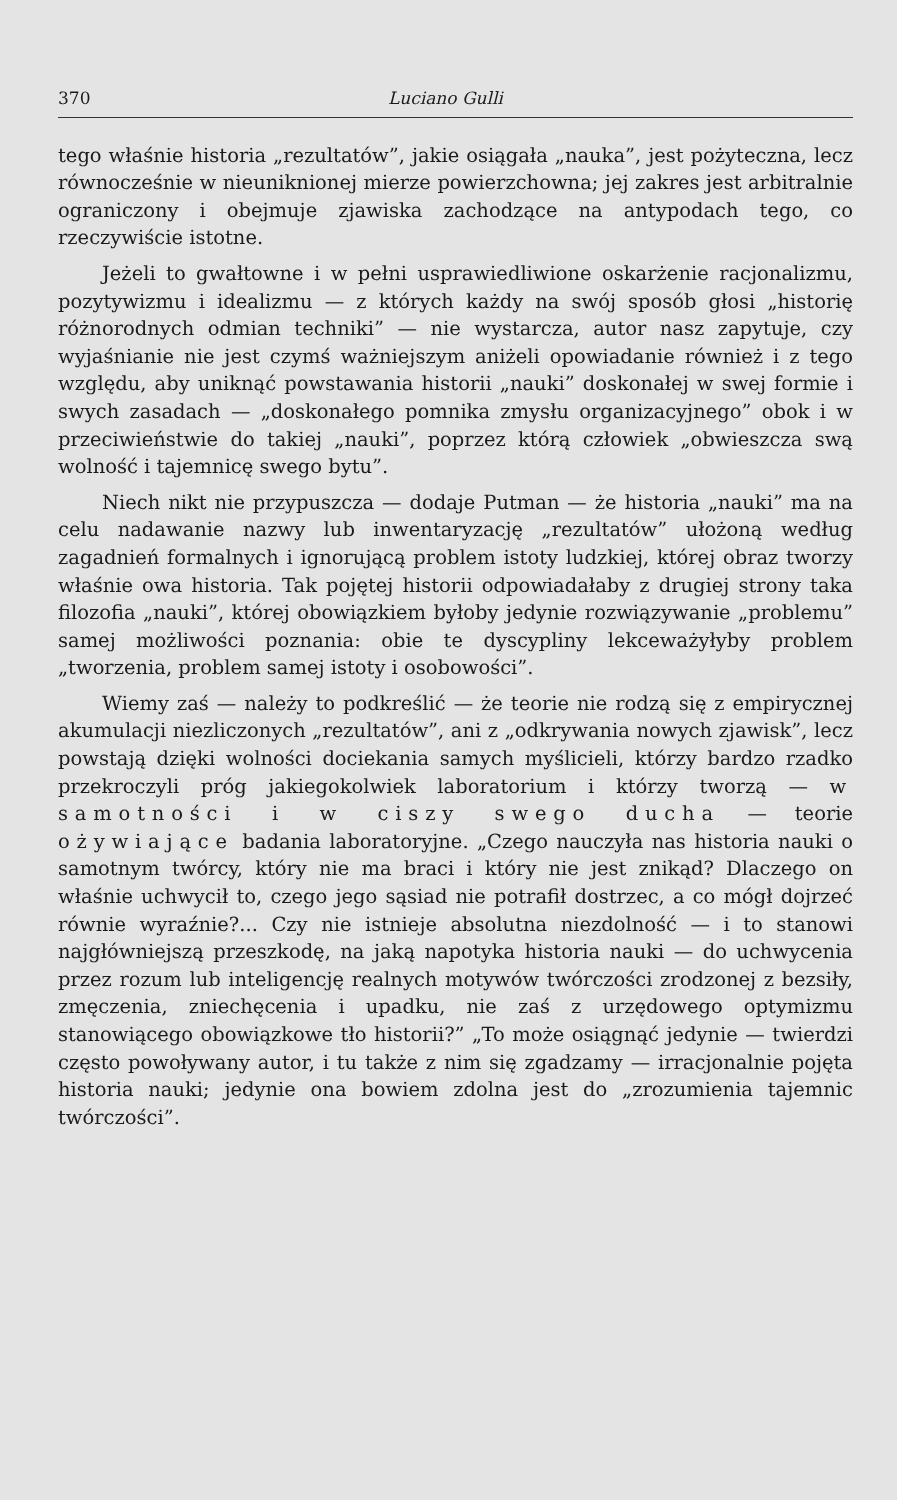370 Luciano Gulli
tego właśnie historia „rezultatów”, jakie osiągała „nauka”, jest pożyteczna, lecz równocześnie w nieuniknionej mierze powierzchowna; jej zakres jest arbitralnie ograniczony i obejmuje zjawiska zachodzące na antypodach tego, co rzeczywiście istotne.
Jeżeli to gwałtowne i w pełni usprawiedliwione oskarżenie racjonalizmu, pozytywizmu i idealizmu — z których każdy na swój sposób głosi „historię różnorodnych odmian techniki” — nie wystarcza, autor nasz zapytuje, czy wyjaśnianie nie jest czymś ważniejszym aniżeli opowiadanie również i z tego względu, aby uniknąć powstawania historii „nauki” doskonałej w swej formie i swych zasadach — „doskonałego pomnika zmysłu organizacyjnego” obok i w przeciwieństwie do takiej „nauki”, poprzez którą człowiek „obwieszcza swą wolność i tajemnicę swego bytu”.
Niech nikt nie przypuszcza — dodaje Putman — że historia „nauki” ma na celu nadawanie nazwy lub inwentaryzację „rezultatów” ułożoną według zagadnień formalnych i ignorującą problem istoty ludzkiej, której obraz tworzy właśnie owa historia. Tak pojętej historii odpowiadałaby z drugiej strony taka filozofia „nauki”, której obowiązkiem byłoby jedynie rozwiązywanie „problemu” samej możliwości poznania: obie te dyscypliny lekceważyłyby problem „tworzenia, problem samej istoty i osobowości”.
Wiemy zaś — należy to podkreślić — że teorie nie rodzą się z empirycznej akumulacji niezliczonych „rezultatów”, ani z „odkrywania nowych zjawisk”, lecz powstają dzięki wolności dociekania samych myślicieli, którzy bardzo rzadko przekroczyli próg jakiegokolwiek laboratorium i którzy tworzą — w samotności i w ciszy swego ducha — teorie ożywiające badania laboratoryjne. „Czego nauczyła nas historia nauki o samotnym twórcy, który nie ma braci i który nie jest znikąd? Dlaczego on właśnie uchwycił to, czego jego sąsiad nie potrafił dostrzec, a co mógł dojrzeć równie wyraźnie?... Czy nie istnieje absolutna niezdolność — i to stanowi najgłówniejszą przeszkodę, na jaką napotyka historia nauki — do uchwycenia przez rozum lub inteligencję realnych motywów twórczości zrodzonej z bezsiły, zmęczenia, zniechęcenia i upadku, nie zaś z urzędowego optymizmu stanowiącego obowiązkowe tło historii?” „To może osiągnąć jedynie — twierdzi często powoływany autor, i tu także z nim się zgadzamy — irracjonalnie pojęta historia nauki; jedynie ona bowiem zdolna jest do „zrozumienia tajemnic twórczości”.